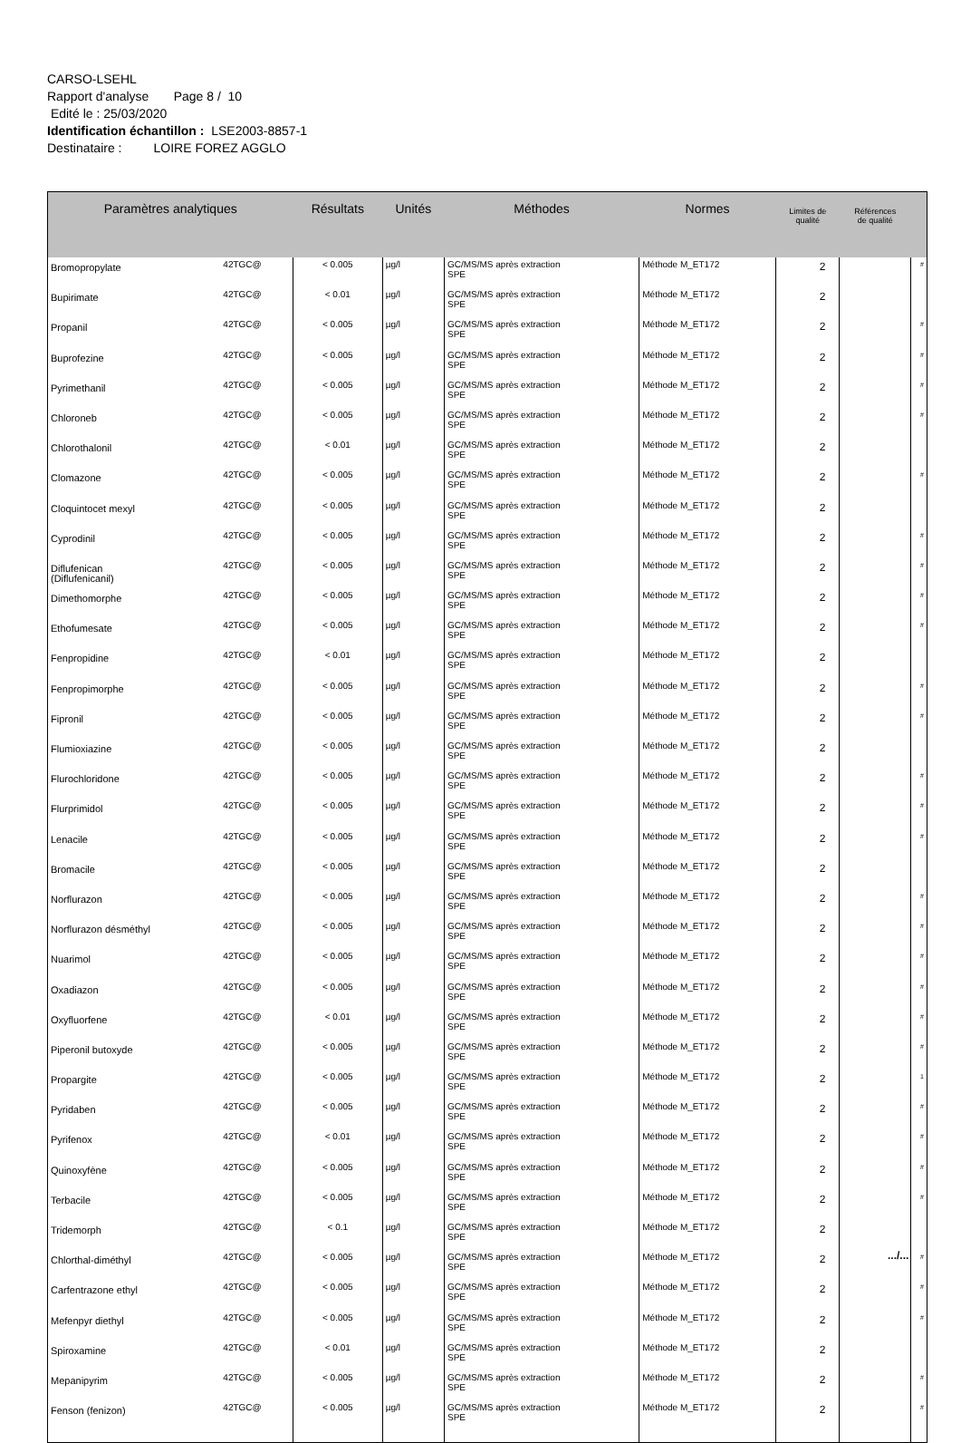CARSO-LSEHL
Rapport d'analyse Page 8 / 10
Edité le : 25/03/2020
Identification échantillon : LSE2003-8857-1
Destinataire : LOIRE FOREZ AGGLO
| Paramètres analytiques | | Résultats | Unités | Méthodes | Normes | Limites de qualité | Références de qualité | |
| --- | --- | --- | --- | --- | --- | --- | --- | --- |
| Bromopropylate | 42TGC@ | < 0.005 | µg/l | GC/MS/MS après extraction SPE | Méthode M_ET172 | 2 | | # |
| Bupirimate | 42TGC@ | < 0.01 | µg/l | GC/MS/MS après extraction SPE | Méthode M_ET172 | 2 | | |
| Propanil | 42TGC@ | < 0.005 | µg/l | GC/MS/MS après extraction SPE | Méthode M_ET172 | 2 | | # |
| Buprofezine | 42TGC@ | < 0.005 | µg/l | GC/MS/MS après extraction SPE | Méthode M_ET172 | 2 | | # |
| Pyrimethanil | 42TGC@ | < 0.005 | µg/l | GC/MS/MS après extraction SPE | Méthode M_ET172 | 2 | | # |
| Chloroneb | 42TGC@ | < 0.005 | µg/l | GC/MS/MS après extraction SPE | Méthode M_ET172 | 2 | | # |
| Chlorothalonil | 42TGC@ | < 0.01 | µg/l | GC/MS/MS après extraction SPE | Méthode M_ET172 | 2 | | |
| Clomazone | 42TGC@ | < 0.005 | µg/l | GC/MS/MS après extraction SPE | Méthode M_ET172 | 2 | | # |
| Cloquintocet mexyl | 42TGC@ | < 0.005 | µg/l | GC/MS/MS après extraction SPE | Méthode M_ET172 | 2 | | |
| Cyprodinil | 42TGC@ | < 0.005 | µg/l | GC/MS/MS après extraction SPE | Méthode M_ET172 | 2 | | # |
| Diflufenican (Diflufenicanil) | 42TGC@ | < 0.005 | µg/l | GC/MS/MS après extraction SPE | Méthode M_ET172 | 2 | | # |
| Dimethomorphe | 42TGC@ | < 0.005 | µg/l | GC/MS/MS après extraction SPE | Méthode M_ET172 | 2 | | # |
| Ethofumesate | 42TGC@ | < 0.005 | µg/l | GC/MS/MS après extraction SPE | Méthode M_ET172 | 2 | | # |
| Fenpropidine | 42TGC@ | < 0.01 | µg/l | GC/MS/MS après extraction SPE | Méthode M_ET172 | 2 | | |
| Fenpropimorphe | 42TGC@ | < 0.005 | µg/l | GC/MS/MS après extraction SPE | Méthode M_ET172 | 2 | | # |
| Fipronil | 42TGC@ | < 0.005 | µg/l | GC/MS/MS après extraction SPE | Méthode M_ET172 | 2 | | # |
| Flumioxiazine | 42TGC@ | < 0.005 | µg/l | GC/MS/MS après extraction SPE | Méthode M_ET172 | 2 | | |
| Flurochloridone | 42TGC@ | < 0.005 | µg/l | GC/MS/MS après extraction SPE | Méthode M_ET172 | 2 | | # |
| Flurprimidol | 42TGC@ | < 0.005 | µg/l | GC/MS/MS après extraction SPE | Méthode M_ET172 | 2 | | # |
| Lenacile | 42TGC@ | < 0.005 | µg/l | GC/MS/MS après extraction SPE | Méthode M_ET172 | 2 | | # |
| Bromacile | 42TGC@ | < 0.005 | µg/l | GC/MS/MS après extraction SPE | Méthode M_ET172 | 2 | | |
| Norflurazon | 42TGC@ | < 0.005 | µg/l | GC/MS/MS après extraction SPE | Méthode M_ET172 | 2 | | # |
| Norflurazon désméthyl | 42TGC@ | < 0.005 | µg/l | GC/MS/MS après extraction SPE | Méthode M_ET172 | 2 | | # |
| Nuarimol | 42TGC@ | < 0.005 | µg/l | GC/MS/MS après extraction SPE | Méthode M_ET172 | 2 | | # |
| Oxadiazon | 42TGC@ | < 0.005 | µg/l | GC/MS/MS après extraction SPE | Méthode M_ET172 | 2 | | # |
| Oxyfluorfene | 42TGC@ | < 0.01 | µg/l | GC/MS/MS après extraction SPE | Méthode M_ET172 | 2 | | # |
| Piperonil butoxyde | 42TGC@ | < 0.005 | µg/l | GC/MS/MS après extraction SPE | Méthode M_ET172 | 2 | | # |
| Propargite | 42TGC@ | < 0.005 | µg/l | GC/MS/MS après extraction SPE | Méthode M_ET172 | 2 | | 1 |
| Pyridaben | 42TGC@ | < 0.005 | µg/l | GC/MS/MS après extraction SPE | Méthode M_ET172 | 2 | | # |
| Pyrifenox | 42TGC@ | < 0.01 | µg/l | GC/MS/MS après extraction SPE | Méthode M_ET172 | 2 | | # |
| Quinoxyfène | 42TGC@ | < 0.005 | µg/l | GC/MS/MS après extraction SPE | Méthode M_ET172 | 2 | | # |
| Terbacile | 42TGC@ | < 0.005 | µg/l | GC/MS/MS après extraction SPE | Méthode M_ET172 | 2 | | # |
| Tridemorph | 42TGC@ | < 0.1 | µg/l | GC/MS/MS après extraction SPE | Méthode M_ET172 | 2 | | |
| Chlorthal-diméthyl | 42TGC@ | < 0.005 | µg/l | GC/MS/MS après extraction SPE | Méthode M_ET172 | 2 | | # |
| Carfentrazone ethyl | 42TGC@ | < 0.005 | µg/l | GC/MS/MS après extraction SPE | Méthode M_ET172 | 2 | | # |
| Mefenpyr diethyl | 42TGC@ | < 0.005 | µg/l | GC/MS/MS après extraction SPE | Méthode M_ET172 | 2 | | # |
| Spiroxamine | 42TGC@ | < 0.01 | µg/l | GC/MS/MS après extraction SPE | Méthode M_ET172 | 2 | | |
| Mepanipyrim | 42TGC@ | < 0.005 | µg/l | GC/MS/MS après extraction SPE | Méthode M_ET172 | 2 | | # |
| Fenson (fenizon) | 42TGC@ | < 0.005 | µg/l | GC/MS/MS après extraction SPE | Méthode M_ET172 | 2 | | # |
.../...